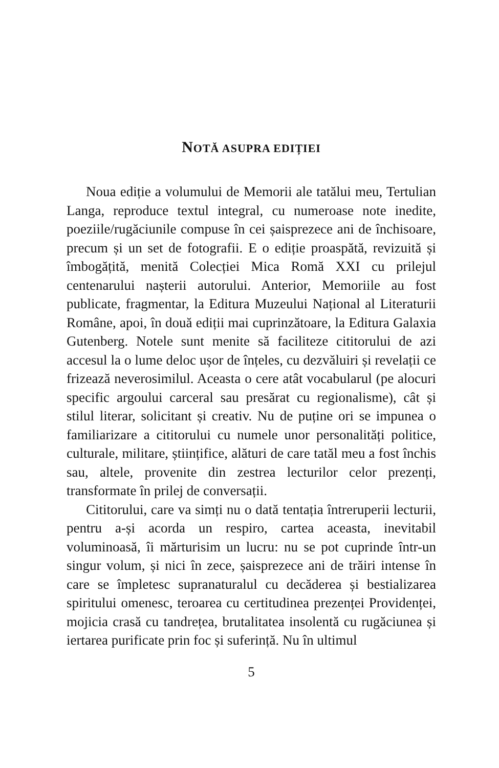NOTĂ ASUPRA EDIȚIEI
Noua ediție a volumului de Memorii ale tatălui meu, Tertulian Langa, reproduce textul integral, cu numeroase note inedite, poeziile/rugăciunile compuse în cei șaispre­zece ani de închisoare, precum și un set de fotografii. E o ediție proaspătă, revizuită și îmbogățită, menită Colecției Mica Romă XXI cu prilejul centenarului nașterii autoru­lui. Anterior, Memoriile au fost publicate, fragmentar, la Editura Muzeului Național al Literaturii Române, apoi, în două ediții mai cuprinzătoare, la Editura Galaxia Gutenberg. Notele sunt menite să faciliteze cititorului de azi accesul la o lume deloc ușor de înțeles, cu dezvă­luiri și revelații ce frizează neverosimilul. Aceasta o cere atât vocabularul (pe alocuri specific argoului carceral sau presărat cu regionalisme), cât și stilul literar, solicitant și creativ. Nu de puține ori se impunea o familiarizare a cititorului cu numele unor personalități politice, cultu­rale, militare, științifice, alături de care tatăl meu a fost închis sau, altele, provenite din zestrea lecturilor celor prezenți, transformate în prilej de conversații.
Cititorului, care va simți nu o dată tentația întrerupe­rii lecturii, pentru a-și acorda un respiro, cartea aceasta, inevitabil voluminoasă, îi mărturisim un lucru: nu se pot cuprinde într-un singur volum, și nici în zece, șaispre­zece ani de trăiri intense în care se împletesc suprana­turalul cu decăderea și bestializarea spiritului omenesc, teroarea cu certitudinea prezenței Providenței, mojicia crasă cu tandrețea, brutalitatea insolentă cu rugăciunea și iertarea purificate prin foc și suferință. Nu în ultimul
5